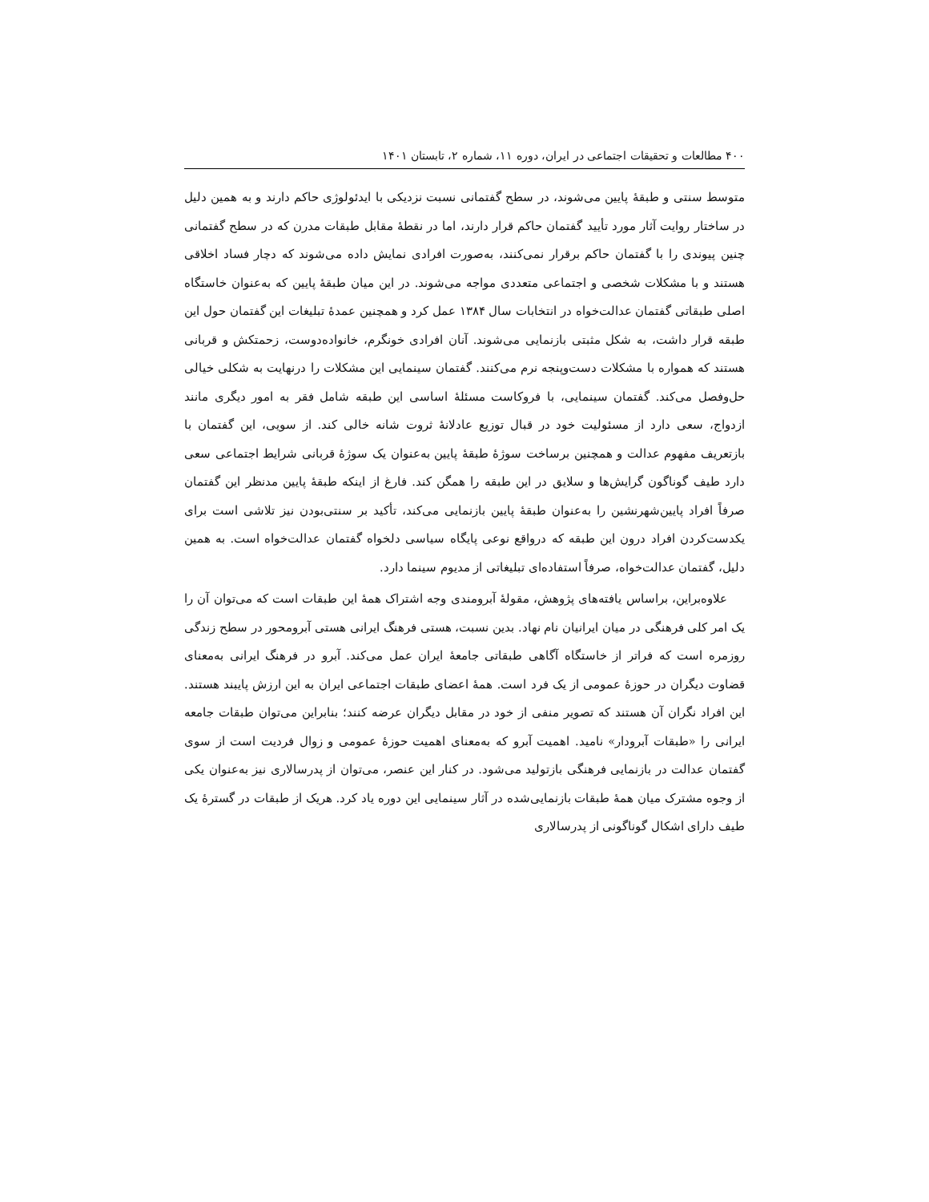۴۰۰ مطالعات و تحقیقات اجتماعی در ایران، دوره ۱۱، شماره ۲، تابستان ۱۴۰۱
متوسط سنتی و طبقهٔ پایین می‌شوند، در سطح گفتمانی نسبت نزدیکی با ایدئولوژی حاکم دارند و به همین دلیل در ساختار روایت آثار مورد تأیید گفتمان حاکم قرار دارند، اما در نقطهٔ مقابل طبقات مدرن که در سطح گفتمانی چنین پیوندی را با گفتمان حاکم برقرار نمی‌کنند، به‌صورت افرادی نمایش داده می‌شوند که دچار فساد اخلاقی هستند و با مشکلات شخصی و اجتماعی متعددی مواجه می‌شوند. در این میان طبقهٔ پایین که به‌عنوان خاستگاه اصلی طبقاتی گفتمان عدالت‌خواه در انتخابات سال ۱۳۸۴ عمل کرد و همچنین عمدهٔ تبلیغات این گفتمان حول این طبقه قرار داشت، به شکل مثبتی بازنمایی می‌شوند. آنان افرادی خونگرم، خانواده‌دوست، زحمتکش و قربانی هستند که همواره با مشکلات دست‌وپنجه نرم می‌کنند. گفتمان سینمایی این مشکلات را درنهایت به شکلی خیالی حل‌وفصل می‌کند. گفتمان سینمایی، با فروکاست مسئلهٔ اساسی این طبقه شامل فقر به امور دیگری مانند ازدواج، سعی دارد از مسئولیت خود در قبال توزیع عادلانهٔ ثروت شانه خالی کند. از سویی، این گفتمان با بازتعریف مفهوم عدالت و همچنین برساخت سوژهٔ طبقهٔ پایین به‌عنوان یک سوژهٔ قربانی شرایط اجتماعی سعی دارد طیف گوناگون گرایش‌ها و سلایق در این طبقه را همگن کند. فارغ از اینکه طبقهٔ پایین مدنظر این گفتمان صرفاً افراد پایین‌شهرنشین را به‌عنوان طبقهٔ پایین بازنمایی می‌کند، تأکید بر سنتی‌بودن نیز تلاشی است برای یکدست‌کردن افراد درون این طبقه که درواقع نوعی پایگاه سیاسی دلخواه گفتمان عدالت‌خواه است. به همین دلیل، گفتمان عدالت‌خواه، صرفاً استفاده‌ای تبلیغاتی از مدیوم سینما دارد.
علاوه‌براین، براساس یافته‌های پژوهش، مقولهٔ آبرومندی وجه اشتراک همهٔ این طبقات است که می‌توان آن را یک امر کلی فرهنگی در میان ایرانیان نام نهاد. بدین نسبت، هستی فرهنگ ایرانی هستی آبرومحور در سطح زندگی روزمره است که فراتر از خاستگاه آگاهی طبقاتی جامعهٔ ایران عمل می‌کند. آبرو در فرهنگ ایرانی به‌معنای قضاوت دیگران در حوزهٔ عمومی از یک فرد است. همهٔ اعضای طبقات اجتماعی ایران به این ارزش پایبند هستند. این افراد نگران آن هستند که تصویر منفی از خود در مقابل دیگران عرضه کنند؛ بنابراین می‌توان طبقات جامعه ایرانی را «طبقات آبرودار» نامید. اهمیت آبرو که به‌معنای اهمیت حوزهٔ عمومی و زوال فردیت است از سوی گفتمان عدالت در بازنمایی فرهنگی بازتولید می‌شود. در کنار این عنصر، می‌توان از پدرسالاری نیز به‌عنوان یکی از وجوه مشترک میان همهٔ طبقات بازنمایی‌شده در آثار سینمایی این دوره یاد کرد. هریک از طبقات در گسترهٔ یک طیف دارای اشکال گوناگونی از پدرسالاری